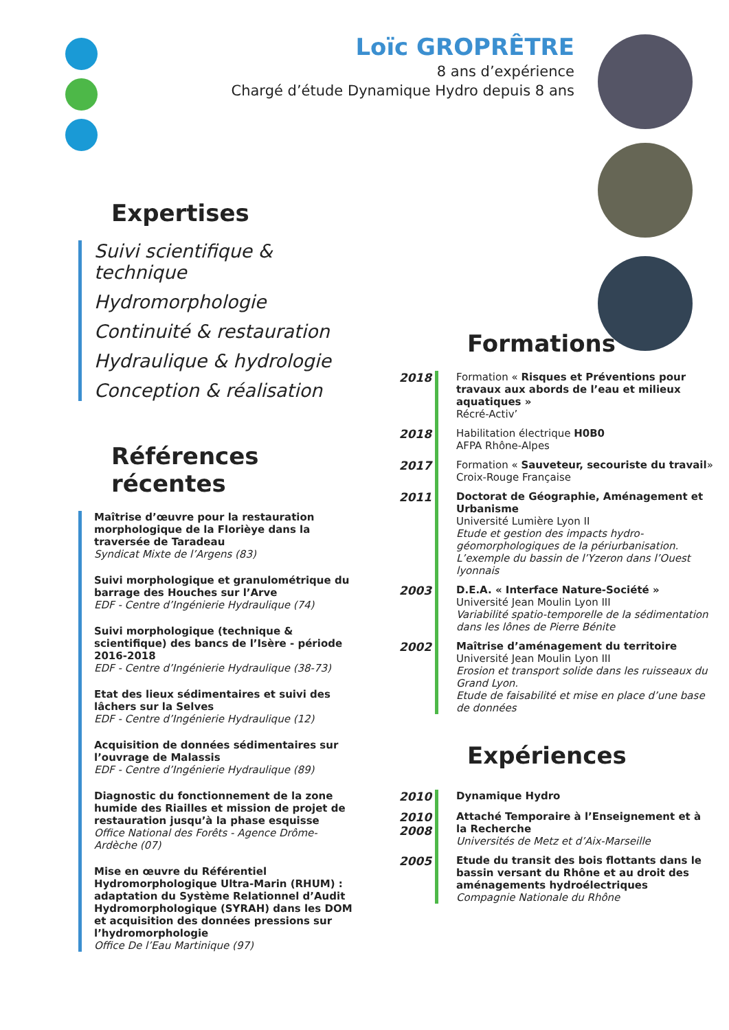Loïc GROPRÊTRE
8 ans d’expérience
Chargé d’étude Dynamique Hydro depuis 8 ans
Expertises
Suivi scientifique & technique
Hydromorphologie
Continuité & restauration
Hydraulique & hydrologie
Conception & réalisation
Références récentes
Maîtrise d’œuvre pour la restauration morphologique de la Florièye dans la traversée de Taradeau
Syndicat Mixte de l’Argens (83)
Suivi morphologique et granulométrique du barrage des Houches sur l’Arve
EDF - Centre d’Ingénierie Hydraulique (74)
Suivi morphologique (technique & scientifique) des bancs de l’Isère - période 2016-2018
EDF - Centre d’Ingénierie Hydraulique (38-73)
Etat des lieux sédimentaires et suivi des lâchers sur la Selves
EDF - Centre d’Ingénierie Hydraulique (12)
Acquisition de données sédimentaires sur l’ouvrage de Malassis
EDF - Centre d’Ingénierie Hydraulique (89)
Diagnostic du fonctionnement de la zone humide des Riailles et mission de projet de restauration jusqu’à la phase esquisse
Office National des Forêts - Agence Drôme-Ardèche (07)
Mise en œuvre du Référentiel Hydromorphologique Ultra-Marin (RHUM) : adaptation du Système Relationnel d’Audit Hydromorphologique (SYRAH) dans les DOM et acquisition des données pressions sur l’hydromorphologie
Office De l’Eau Martinique (97)
Formations
2018 Formation « Risques et Préventions pour travaux aux abords de l’eau et milieux aquatiques »
Récré-Activ’
2018 Habilitation électrique H0B0
AFPA Rhône-Alpes
2017 Formation « Sauveteur, secouriste du travail»
Croix-Rouge Française
2011 Doctorat de Géographie, Aménagement et Urbanisme
Université Lumière Lyon II
Etude et gestion des impacts hydro-géomorphologiques de la périurbanisation. L’exemple du bassin de l’Yzeron dans l’Ouest lyonnais
2003 D.E.A. « Interface Nature-Société »
Université Jean Moulin Lyon III
Variabilité spatio-temporelle de la sédimentation dans les lônes de Pierre Bénite
2002 Maîtrise d’aménagement du territoire
Université Jean Moulin Lyon III
Erosion et transport solide dans les ruisseaux du Grand Lyon.
Etude de faisabilité et mise en place d’une base de données
Expériences
2010 Dynamique Hydro
2010 2008
Attaché Temporaire à l’Enseignement et à la Recherche
Universités de Metz et d’Aix-Marseille
2005 Etude du transit des bois flottants dans le bassin versant du Rhône et au droit des aménagements hydroélectriques
Compagnie Nationale du Rhône